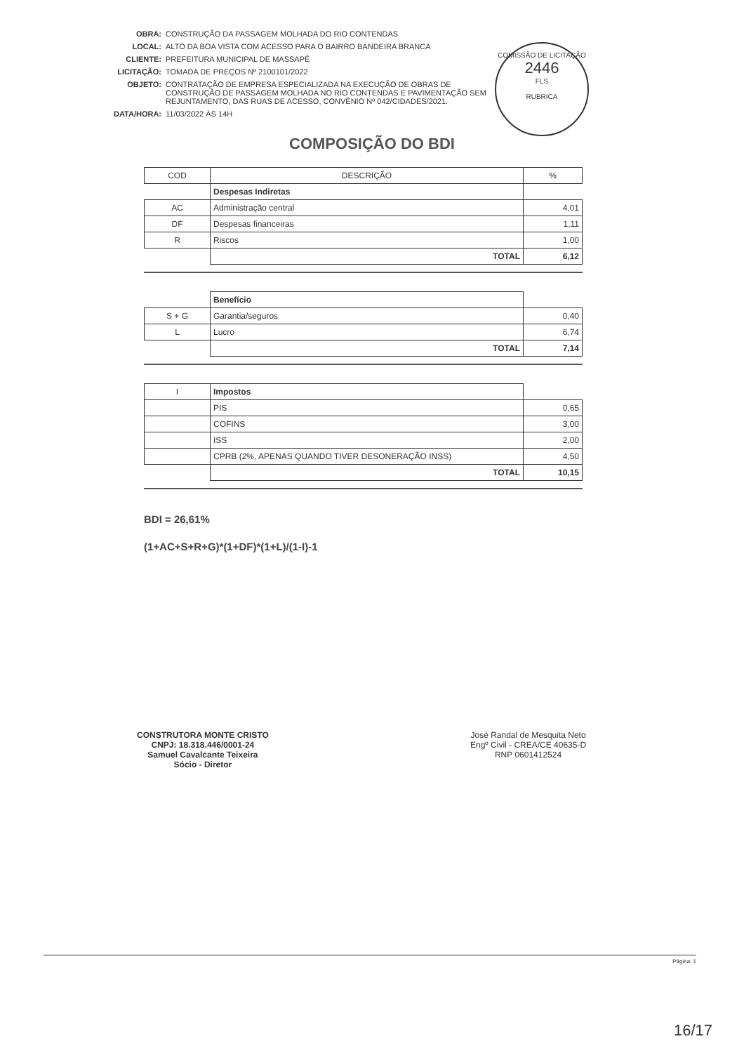OBRA: CONSTRUÇÃO DA PASSAGEM MOLHADA DO RIO CONTENDAS
LOCAL: ALTO DA BOA VISTA COM ACESSO PARA O BAIRRO BANDEIRA BRANCA
CLIENTE: PREFEITURA MUNICIPAL DE MASSAPÊ
LICITAÇÃO: TOMADA DE PREÇOS Nº 2100101/2022
OBJETO: CONTRATAÇÃO DE EMPRESA ESPECIALIZADA NA EXECUÇÃO DE OBRAS DE CONSTRUÇÃO DE PASSAGEM MOLHADA NO RIO CONTENDAS E PAVIMENTAÇÃO SEM REJUNTAMENTO, DAS RUAS DE ACESSO, CONVÊNIO Nº 042/CIDADES/2021.
DATA/HORA: 11/03/2022 ÀS 14H
COMISSÃO DE LICITAÇÃO
2446
FLS
RUBRICA
COMPOSIÇÃO DO BDI
| COD | DESCRIÇÃO | % |
| --- | --- | --- |
| | Despesas Indiretas | |
| AC | Administração central | 4,01 |
| DF | Despesas financeiras | 1,11 |
| R | Riscos | 1,00 |
| | TOTAL | 6,12 |
| | Benefício | |
| S + G | Garantia/seguros | 0,40 |
| L | Lucro | 6,74 |
| | TOTAL | 7,14 |
| I | Impostos | |
| | PIS | 0,65 |
| | COFINS | 3,00 |
| | ISS | 2,00 |
| | CPRB (2%, APENAS QUANDO TIVER DESONERAÇÃO INSS) | 4,50 |
| | TOTAL | 10,15 |
BDI = 26,61%
(1+AC+S+R+G)*(1+DF)*(1+L)/(1-I)-1
CONSTRUTORA MONTE CRISTO
CNPJ: 18.318.446/0001-24
Samuel Cavalcante Teixeira
Sócio - Diretor
José Randal de Mesquita Neto
Engº Civil - CREA/CE 40635-D
RNP 0601412524
Página: 1
16/17